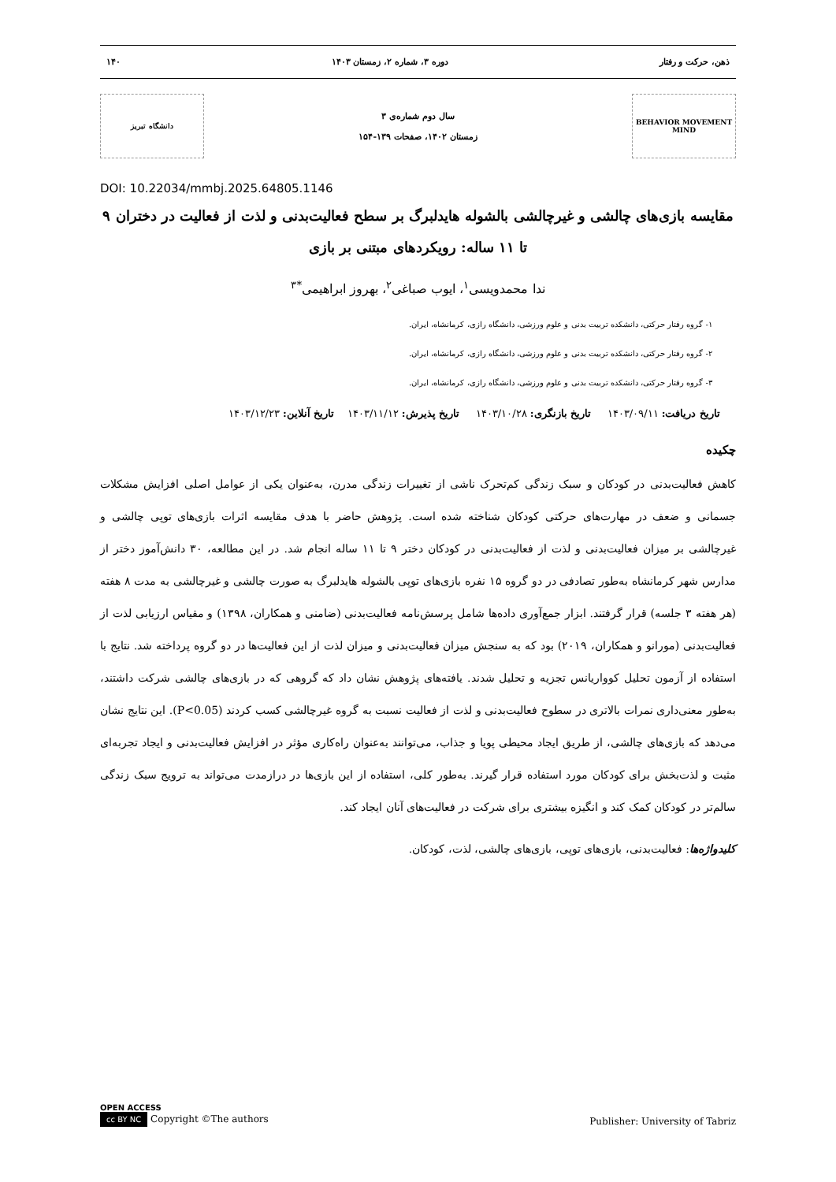ذهن، حرکت و رفتار دوره ۳، شماره ۲، زمستان ۱۴۰۳ ۱۴۰
BEHAVIOR MOVEMENT MIND
سال دوم شماره‌ی ۳
زمستان ۱۴۰۲، صفحات ۱۳۹-۱۵۴
دانشگاه تبریز
DOI: 10.22034/mmbj.2025.64805.1146
مقایسه بازی‌های چالشی و غیرچالشی بالشوله هایدلبرگ بر سطح فعالیت‌بدنی و لذت از فعالیت در دختران ۹ تا ۱۱ ساله: رویکردهای مبتنی بر بازی
ندا محمدویسی<sup>۱</sup>، ایوب صباغی<sup>۲</sup>، بهروز ابراهیمی<sup>*۳</sup>
۱- گروه رفتار حرکتی، دانشکده تربیت بدنی و علوم ورزشی، دانشگاه رازی، کرمانشاه، ایران.
۲- گروه رفتار حرکتی، دانشکده تربیت بدنی و علوم ورزشی، دانشگاه رازی، کرمانشاه، ایران.
۳- گروه رفتار حرکتی، دانشکده تربیت بدنی و علوم ورزشی، دانشگاه رازی، کرمانشاه، ایران.
تاریخ دریافت: ۱۴۰۳/۰۹/۱۱ تاریخ بازنگری: ۱۴۰۳/۱۰/۲۸ تاریخ پذیرش: ۱۴۰۳/۱۱/۱۲ تاریخ آنلاین: ۱۴۰۳/۱۲/۲۳
چکیده
کاهش فعالیت‌بدنی در کودکان و سبک زندگی کم‌تحرک ناشی از تغییرات زندگی مدرن، به‌عنوان یکی از عوامل اصلی افزایش مشکلات جسمانی و ضعف در مهارت‌های حرکتی کودکان شناخته شده است. پژوهش حاضر با هدف مقایسه اثرات بازی‌های توپی چالشی و غیرچالشی بر میزان فعالیت‌بدنی و لذت از فعالیت‌بدنی در کودکان دختر ۹ تا ۱۱ ساله انجام شد. در این مطالعه، ۳۰ دانش‌آموز دختر از مدارس شهر کرمانشاه به‌طور تصادفی در دو گروه ۱۵ نفره بازی‌های توپی بالشوله هایدلبرگ به صورت چالشی و غیرچالشی به مدت ۸ هفته (هر هفته ۳ جلسه) قرار گرفتند. ابزار جمع‌آوری داده‌ها شامل پرسش‌نامه فعالیت‌بدنی (ضامنی و همکاران، ۱۳۹۸) و مقیاس ارزیابی لذت از فعالیت‌بدنی (مورانو و همکاران، ۲۰۱۹) بود که به سنجش میزان فعالیت‌بدنی و میزان لذت از این فعالیت‌ها در دو گروه پرداخته شد. نتایج با استفاده از آزمون تحلیل کوواریانس تجزیه و تحلیل شدند. یافته‌های پژوهش نشان داد که گروهی که در بازی‌های چالشی شرکت داشتند، به‌طور معنی‌داری نمرات بالاتری در سطوح فعالیت‌بدنی و لذت از فعالیت نسبت به گروه غیرچالشی کسب کردند (P<0.05). این نتایج نشان می‌دهد که بازی‌های چالشی، از طریق ایجاد محیطی پویا و جذاب، می‌توانند به‌عنوان راه‌کاری مؤثر در افزایش فعالیت‌بدنی و ایجاد تجربه‌ای مثبت و لذت‌بخش برای کودکان مورد استفاده قرار گیرند. به‌طور کلی، استفاده از این بازی‌ها در درازمدت می‌تواند به ترویج سبک زندگی سالم‌تر در کودکان کمک کند و انگیزه بیشتری برای شرکت در فعالیت‌های آنان ایجاد کند.
کلیدواژه‌ها: فعالیت‌بدنی، بازی‌های توپی، بازی‌های چالشی، لذت، کودکان.
OPEN ACCESS
cc BY NC Copyright ©The authors
Publisher: University of Tabriz